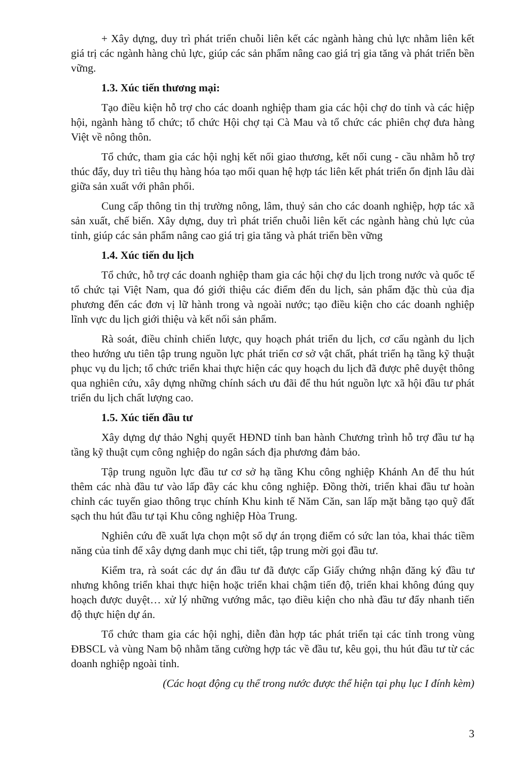+ Xây dựng, duy trì phát triển chuỗi liên kết các ngành hàng chủ lực nhằm liên kết giá trị các ngành hàng chủ lực, giúp các sản phẩm nâng cao giá trị gia tăng và phát triển bền vững.
1.3. Xúc tiến thương mại:
Tạo điều kiện hỗ trợ cho các doanh nghiệp tham gia các hội chợ do tỉnh và các hiệp hội, ngành hàng tổ chức; tổ chức Hội chợ tại Cà Mau và tổ chức các phiên chợ đưa hàng Việt về nông thôn.
Tổ chức, tham gia các hội nghị kết nối giao thương, kết nối cung - cầu nhằm hỗ trợ thúc đẩy, duy trì tiêu thụ hàng hóa tạo mối quan hệ hợp tác liên kết phát triển ổn định lâu dài giữa sản xuất với phân phối.
Cung cấp thông tin thị trường nông, lâm, thuỷ sản cho các doanh nghiệp, hợp tác xã sản xuất, chế biến. Xây dựng, duy trì phát triển chuỗi liên kết các ngành hàng chủ lực của tỉnh, giúp các sản phẩm nâng cao giá trị gia tăng và phát triển bền vững
1.4. Xúc tiến du lịch
Tổ chức, hỗ trợ các doanh nghiệp tham gia các hội chợ du lịch trong nước và quốc tế tổ chức tại Việt Nam, qua đó giới thiệu các điểm đến du lịch, sản phẩm đặc thù của địa phương đến các đơn vị lữ hành trong và ngoài nước; tạo điều kiện cho các doanh nghiệp lĩnh vực du lịch giới thiệu và kết nối sản phẩm.
Rà soát, điều chỉnh chiến lược, quy hoạch phát triển du lịch, cơ cấu ngành du lịch theo hướng ưu tiên tập trung nguồn lực phát triển cơ sở vật chất, phát triển hạ tầng kỹ thuật phục vụ du lịch; tổ chức triển khai thực hiện các quy hoạch du lịch đã được phê duyệt thông qua nghiên cứu, xây dựng những chính sách ưu đãi để thu hút nguồn lực xã hội đầu tư phát triển du lịch chất lượng cao.
1.5. Xúc tiến đầu tư
Xây dựng dự thảo Nghị quyết HĐND tỉnh ban hành Chương trình hỗ trợ đầu tư hạ tầng kỹ thuật cụm công nghiệp do ngân sách địa phương đảm bảo.
Tập trung nguồn lực đầu tư cơ sở hạ tầng Khu công nghiệp Khánh An để thu hút thêm các nhà đầu tư vào lấp đầy các khu công nghiệp. Đồng thời, triển khai đầu tư hoàn chỉnh các tuyến giao thông trục chính Khu kinh tế Năm Căn, san lấp mặt bằng tạo quỹ đất sạch thu hút đầu tư tại Khu công nghiệp Hòa Trung.
Nghiên cứu đề xuất lựa chọn một số dự án trọng điểm có sức lan tỏa, khai thác tiềm năng của tỉnh để xây dựng danh mục chi tiết, tập trung mời gọi đầu tư.
Kiểm tra, rà soát các dự án đầu tư đã được cấp Giấy chứng nhận đăng ký đầu tư nhưng không triển khai thực hiện hoặc triển khai chậm tiến độ, triển khai không đúng quy hoạch được duyệt… xử lý những vướng mắc, tạo điều kiện cho nhà đầu tư đẩy nhanh tiến độ thực hiện dự án.
Tổ chức tham gia các hội nghị, diễn đàn hợp tác phát triển tại các tỉnh trong vùng ĐBSCL và vùng Nam bộ nhằm tăng cường hợp tác về đầu tư, kêu gọi, thu hút đầu tư từ các doanh nghiệp ngoài tỉnh.
(Các hoạt động cụ thể trong nước được thể hiện tại phụ lục I đính kèm)
3